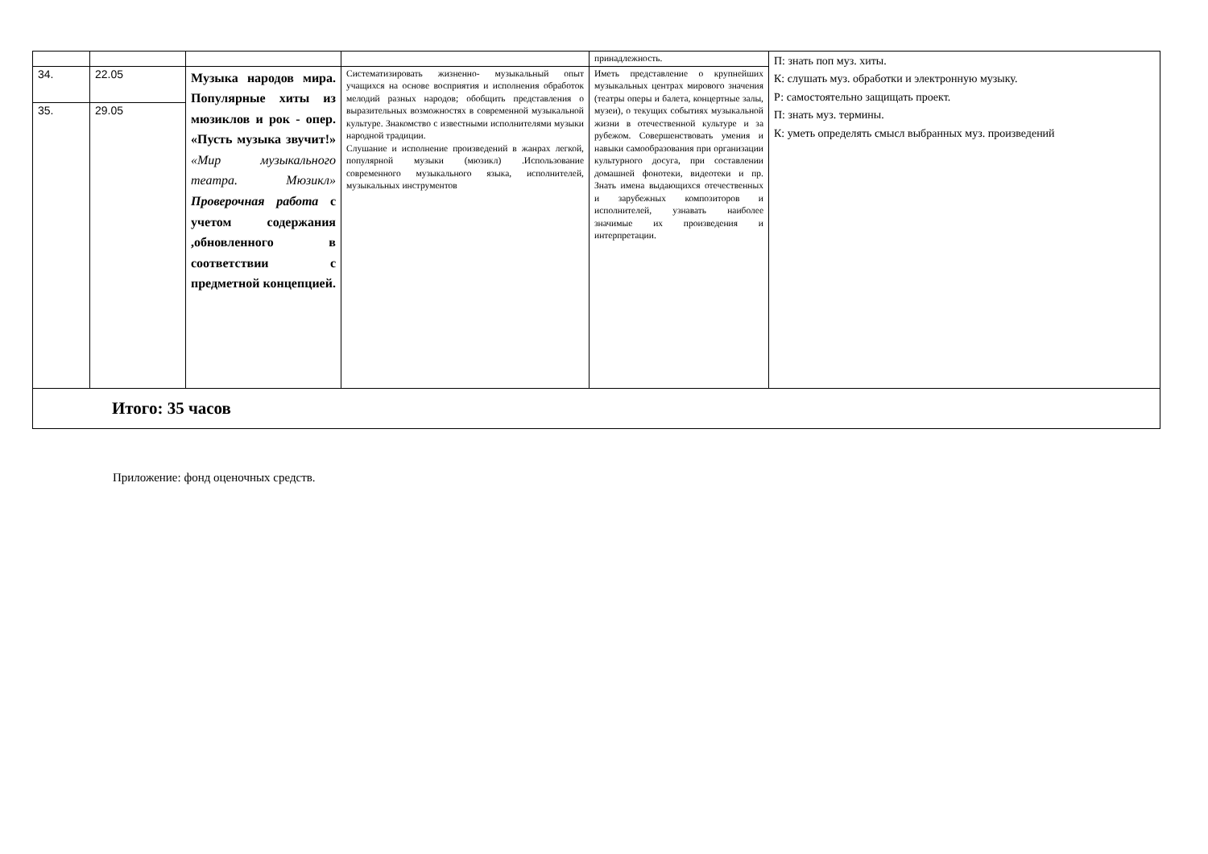| | | | | принадлежность. | П: знать поп муз. хиты. К: слушать муз. обработки и электронную музыку. Р: самостоятельно защищать проект. П: знать муз. термины. К: уметь определять смысл выбранных муз. произведений |
| 34. | 22.05 | Музыка народов мира. Популярные хиты из мюзиклов и рок - опер. «Пусть музыка звучит!» «Мир музыкального театра. Мюзикл» Проверочная работа с учетом содержания ,обновленного в соответствии с предметной концепцией. | Систематизировать жизненно- музыкальный опыт учащихся на основе восприятия и исполнения обработок мелодий разных народов; обобщить представления о выразительных возможностях в современной музыкальной культуре. Знакомство с известными исполнителями музыки народной традиции. Слушание и исполнение произведений в жанрах легкой, популярной музыки (мюзикл) .Использование современного музыкального языка, исполнителей, музыкальных инструментов | Иметь представление о крупнейших музыкальных центрах мирового значения (театры оперы и балета, концертные залы, музеи), о текущих событиях музыкальной жизни в отечественной культуре и за рубежом. Совершенствовать умения и навыки самообразования при организации культурного досуга, при составлении домашней фонотеки, видеотеки и пр. Знать имена выдающихся отечественных и зарубежных композиторов и исполнителей, узнавать наиболее значимые их произведения и интерпретации. | |
| 35. | 29.05 | | | | |
| Итого: 35 часов | | | | | |
Приложение: фонд оценочных средств.